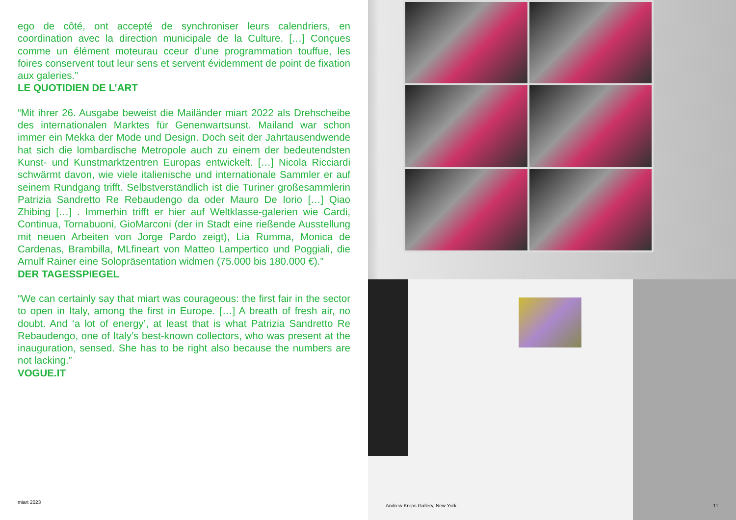ego de côté, ont accepté de synchroniser leurs calendriers, en coordination avec la direction municipale de la Culture. […] Conçues comme un élément moteurau cceur d’une programmation touffue, les foires conservent tout leur sens et servent évidemment de point de fixation aux galeries.”
LE QUOTIDIEN DE L’ART
“Mit ihrer 26. Ausgabe beweist die Mailänder miart 2022 als Drehscheibe des internationalen Marktes für Genenwartsunst. Mailand war schon immer ein Mekka der Mode und Design. Doch seit der Jahrtausendwende hat sich die lombardische Metropole auch zu einem der bedeutendsten Kunst- und Kunstmarktzentren Europas entwickelt. […] Nicola Ricciardi schwärmt davon, wie viele italienische und internationale Sammler er auf seinem Rundgang trifft. Selbstverständlich ist die Turiner großesammlerin Patrizia Sandretto Re Rebaudengo da oder Mauro De Iorio […] Qiao Zhibing […] . Immerhin trifft er hier auf Weltklasse-galerien wie Cardi, Continua, Tornabuoni, GioMarconi (der in Stadt eine rießende Ausstellung mit neuen Arbeiten von Jorge Pardo zeigt), Lia Rumma, Monica de Cardenas, Brambilla, MLfineart von Matteo Lampertico und Poggiali, die Arnulf Rainer eine Solopräsentation widmen (75.000 bis 180.000 €).”
DER TAGESSPIEGEL
“We can certainly say that miart was courageous: the first fair in the sector to open in Italy, among the first in Europe. […] A breath of fresh air, no doubt. And ‘a lot of energy’, at least that is what Patrizia Sandretto Re Rebaudengo, one of Italy’s best-known collectors, who was present at the inauguration, sensed. She has to be right also because the numbers are not lacking.”
VOGUE.IT
miart 2023
Andrew Kreps Gallery, New York 11